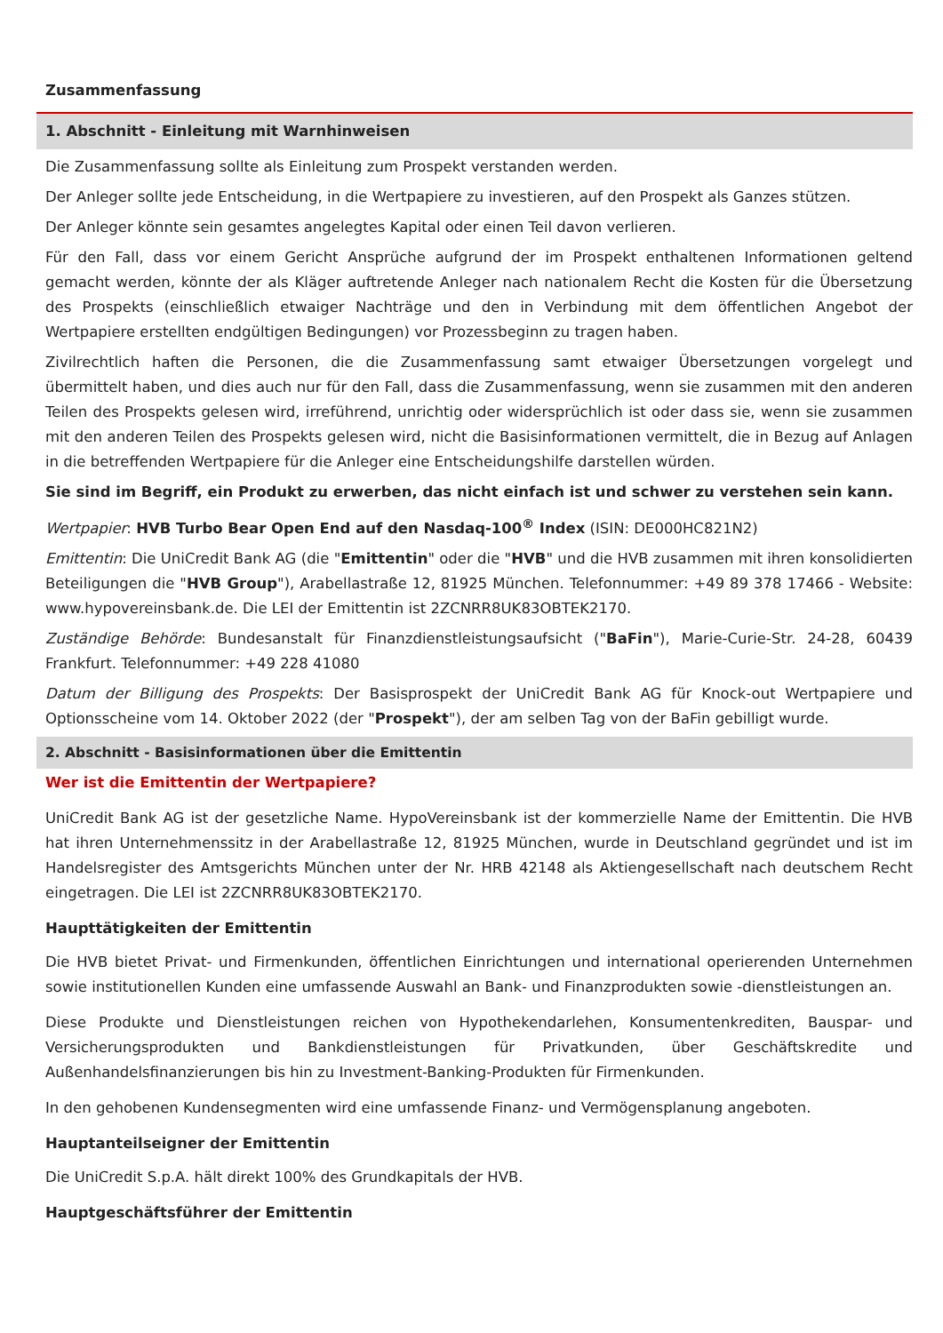Zusammenfassung
1. Abschnitt - Einleitung mit Warnhinweisen
Die Zusammenfassung sollte als Einleitung zum Prospekt verstanden werden.
Der Anleger sollte jede Entscheidung, in die Wertpapiere zu investieren, auf den Prospekt als Ganzes stützen.
Der Anleger könnte sein gesamtes angelegtes Kapital oder einen Teil davon verlieren.
Für den Fall, dass vor einem Gericht Ansprüche aufgrund der im Prospekt enthaltenen Informationen geltend gemacht werden, könnte der als Kläger auftretende Anleger nach nationalem Recht die Kosten für die Übersetzung des Prospekts (einschließlich etwaiger Nachträge und den in Verbindung mit dem öffentlichen Angebot der Wertpapiere erstellten endgültigen Bedingungen) vor Prozessbeginn zu tragen haben.
Zivilrechtlich haften die Personen, die die Zusammenfassung samt etwaiger Übersetzungen vorgelegt und übermittelt haben, und dies auch nur für den Fall, dass die Zusammenfassung, wenn sie zusammen mit den anderen Teilen des Prospekts gelesen wird, irreführend, unrichtig oder widersprüchlich ist oder dass sie, wenn sie zusammen mit den anderen Teilen des Prospekts gelesen wird, nicht die Basisinformationen vermittelt, die in Bezug auf Anlagen in die betreffenden Wertpapiere für die Anleger eine Entscheidungshilfe darstellen würden.
Sie sind im Begriff, ein Produkt zu erwerben, das nicht einfach ist und schwer zu verstehen sein kann.
Wertpapier: HVB Turbo Bear Open End auf den Nasdaq-100<sup>®</sup> Index (ISIN: DE000HC821N2)
Emittentin: Die UniCredit Bank AG (die "Emittentin" oder die "HVB" und die HVB zusammen mit ihren konsolidierten Beteiligungen die "HVB Group"), Arabellastraße 12, 81925 München. Telefonnummer: +49 89 378 17466 - Website: www.hypovereinsbank.de. Die LEI der Emittentin ist 2ZCNRR8UK83OBTEK2170.
Zuständige Behörde: Bundesanstalt für Finanzdienstleistungsaufsicht ("BaFin"), Marie-Curie-Str. 24-28, 60439 Frankfurt. Telefonnummer: +49 228 41080
Datum der Billigung des Prospekts: Der Basisprospekt der UniCredit Bank AG für Knock-out Wertpapiere und Optionsscheine vom 14. Oktober 2022 (der "Prospekt"), der am selben Tag von der BaFin gebilligt wurde.
2. Abschnitt - Basisinformationen über die Emittentin
Wer ist die Emittentin der Wertpapiere?
UniCredit Bank AG ist der gesetzliche Name. HypoVereinsbank ist der kommerzielle Name der Emittentin. Die HVB hat ihren Unternehmenssitz in der Arabellastraße 12, 81925 München, wurde in Deutschland gegründet und ist im Handelsregister des Amtsgerichts München unter der Nr. HRB 42148 als Aktiengesellschaft nach deutschem Recht eingetragen. Die LEI ist 2ZCNRR8UK83OBTEK2170.
Haupttätigkeiten der Emittentin
Die HVB bietet Privat- und Firmenkunden, öffentlichen Einrichtungen und international operierenden Unternehmen sowie institutionellen Kunden eine umfassende Auswahl an Bank- und Finanzprodukten sowie -dienstleistungen an.
Diese Produkte und Dienstleistungen reichen von Hypothekendarlehen, Konsumentenkrediten, Bauspar- und Versicherungsprodukten und Bankdienstleistungen für Privatkunden, über Geschäftskredite und Außenhandelsfinanzierungen bis hin zu Investment-Banking-Produkten für Firmenkunden.
In den gehobenen Kundensegmenten wird eine umfassende Finanz- und Vermögensplanung angeboten.
Hauptanteilseigner der Emittentin
Die UniCredit S.p.A. hält direkt 100% des Grundkapitals der HVB.
Hauptgeschäftsführer der Emittentin